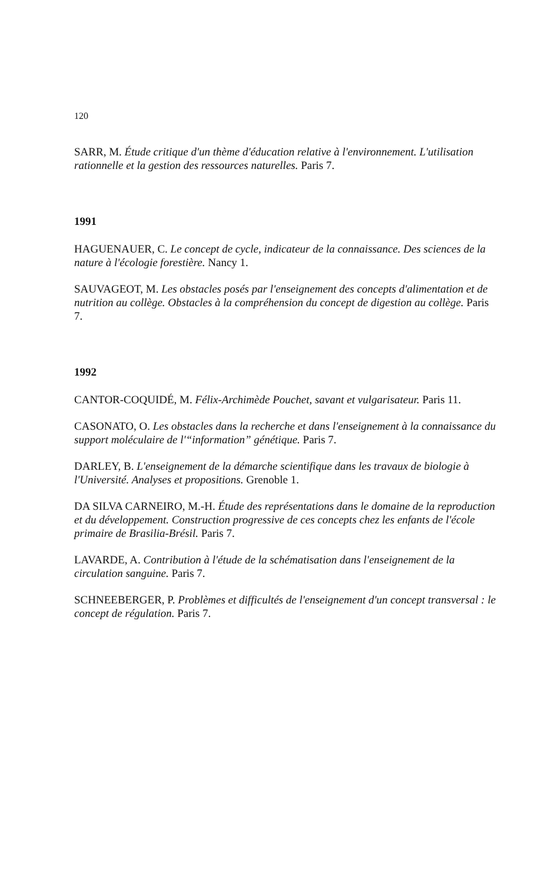120
SARR, M. Étude critique d'un thème d'éducation relative à l'environnement. L'utilisation rationnelle et la gestion des ressources naturelles. Paris 7.
1991
HAGUENAUER, C. Le concept de cycle, indicateur de la connaissance. Des sciences de la nature à l'écologie forestière. Nancy 1.
SAUVAGEOT, M. Les obstacles posés par l'enseignement des concepts d'alimentation et de nutrition au collège. Obstacles à la compréhension du concept de digestion au collège. Paris 7.
1992
CANTOR-COQUIDÉ, M. Félix-Archimède Pouchet, savant et vulgarisateur. Paris 11.
CASONATO, O. Les obstacles dans la recherche et dans l'enseignement à la connaissance du support moléculaire de l'“information” génétique. Paris 7.
DARLEY, B. L'enseignement de la démarche scientifique dans les travaux de biologie à l'Université. Analyses et propositions. Grenoble 1.
DA SILVA CARNEIRO, M.-H. Étude des représentations dans le domaine de la reproduction et du développement. Construction progressive de ces concepts chez les enfants de l'école primaire de Brasilia-Brésil. Paris 7.
LAVARDE, A. Contribution à l'étude de la schématisation dans l'enseignement de la circulation sanguine. Paris 7.
SCHNEEBERGER, P. Problèmes et difficultés de l'enseignement d'un concept transversal : le concept de régulation. Paris 7.